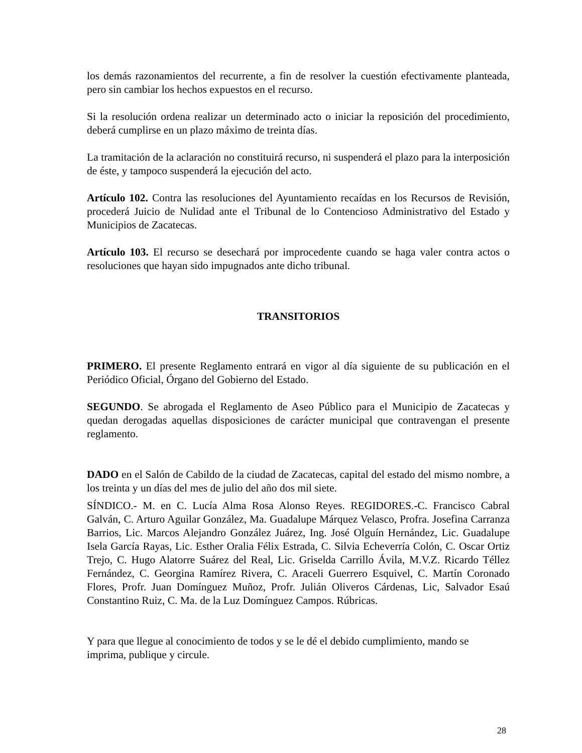los demás razonamientos del recurrente, a fin de resolver la cuestión efectivamente planteada, pero sin cambiar los hechos expuestos en el recurso.
Si la resolución ordena realizar un determinado acto o iniciar la reposición del procedimiento, deberá cumplirse en un plazo máximo de treinta días.
La tramitación de la aclaración no constituirá recurso, ni suspenderá el plazo para la interposición de éste, y tampoco suspenderá la ejecución del acto.
Artículo 102. Contra las resoluciones del Ayuntamiento recaídas en los Recursos de Revisión, procederá Juicio de Nulidad ante el Tribunal de lo Contencioso Administrativo del Estado y Municipios de Zacatecas.
Artículo 103. El recurso se desechará por improcedente cuando se haga valer contra actos o resoluciones que hayan sido impugnados ante dicho tribunal.
TRANSITORIOS
PRIMERO. El presente Reglamento entrará en vigor al día siguiente de su publicación en el Periódico Oficial, Órgano del Gobierno del Estado.
SEGUNDO. Se abrogada el Reglamento de Aseo Público para el Municipio de Zacatecas y quedan derogadas aquellas disposiciones de carácter municipal que contravengan el presente reglamento.
DADO en el Salón de Cabildo de la ciudad de Zacatecas, capital del estado del mismo nombre, a los treinta y un días del mes de julio del año dos mil siete.
SÍNDICO.- M. en C. Lucía Alma Rosa Alonso Reyes. REGIDORES.-C. Francisco Cabral Galván, C. Arturo Aguilar González, Ma. Guadalupe Márquez Velasco, Profra. Josefina Carranza Barrios, Lic. Marcos Alejandro González Juárez, Ing. José Olguín Hernández, Lic. Guadalupe Isela García Rayas, Lic. Esther Oralia Félix Estrada, C. Silvia Echeverría Colón, C. Oscar Ortiz Trejo, C. Hugo Alatorre Suárez del Real, Lic. Griselda Carrillo Ávila, M.V.Z. Ricardo Téllez Fernández, C. Georgina Ramírez Rivera, C. Araceli Guerrero Esquivel, C. Martín Coronado Flores, Profr. Juan Domínguez Muñoz, Profr. Julián Oliveros Cárdenas, Lic, Salvador Esaú Constantino Ruiz, C. Ma. de la Luz Domínguez Campos. Rúbricas.
Y para que llegue al conocimiento de todos y se le dé el debido cumplimiento, mando se
imprima, publique y circule.
28